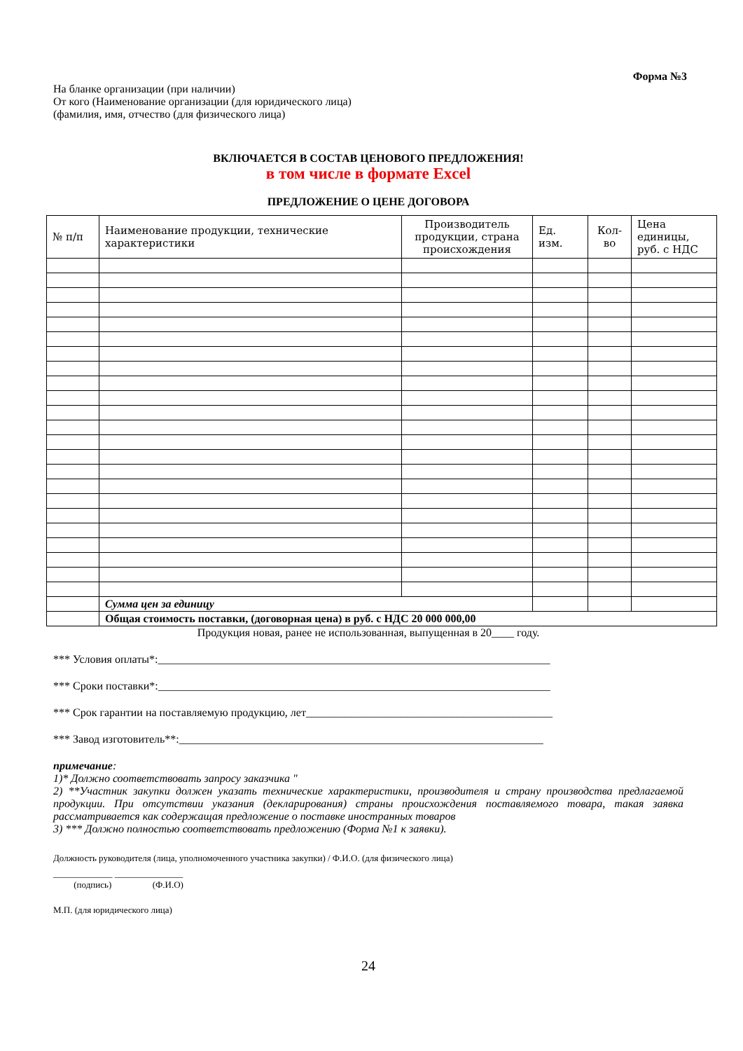Форма №3
На бланке организации (при наличии)
От кого (Наименование организации (для юридического лица)
(фамилия, имя, отчество (для физического лица)
ВКЛЮЧАЕТСЯ В СОСТАВ ЦЕНОВОГО ПРЕДЛОЖЕНИЯ!
в том числе в формате Excel
ПРЕДЛОЖЕНИЕ О ЦЕНЕ ДОГОВОРА
| № п/п | Наименование продукции, технические характеристики | Производитель продукции, страна происхождения | Ед. изм. | Кол-во | Цена единицы, руб. с НДС |
| --- | --- | --- | --- | --- | --- |
| | Сумма цен за единицу | | | | |
| | Общая стоимость поставки, (договорная цена) в руб. с НДС 20 000 000,00 | | | | |
Продукция новая, ранее не использованная, выпущенная в 20____ году.
*** Условия оплаты*:______________________________________________________________________
*** Сроки поставки*:______________________________________________________________________
*** Срок гарантии на поставляемую продукцию, лет____________________________________________
*** Завод изготовитель**:_________________________________________________________________
примечание:
1)* Должно соответствовать запросу заказчика "
2) **Участник закупки должен указать технические характеристики, производителя и страну производства предлагаемой продукции. При отсутствии указания (декларирования) страны происхождения поставляемого товара, такая заявка рассматривается как содержащая предложение о поставке иностранных товаров
3) *** Должно полностью соответствовать предложению (Форма №1 к заявки).
Должность руководителя (лица, уполномоченного участника закупки) / Ф.И.О. (для физического лица)
_____________ _______________
(подпись) (Ф.И.О)
М.П. (для юридического лица)
24